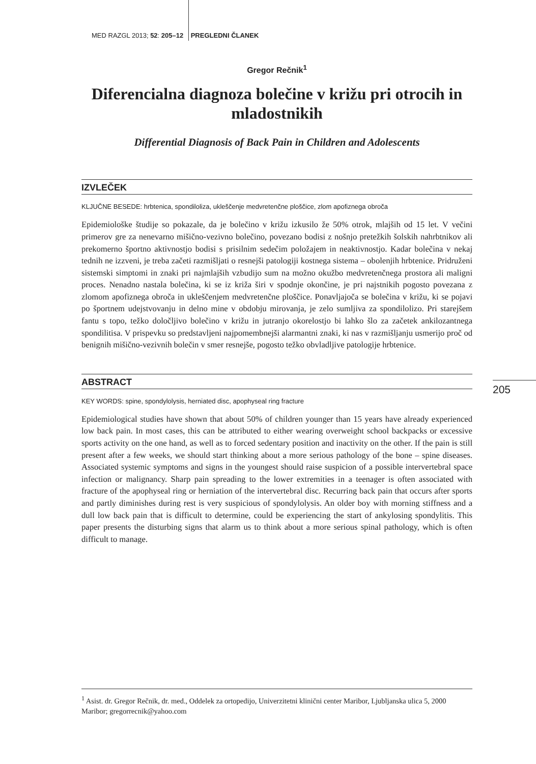MED RAZGL 2013; 52: 205–12 PREGLEDNI ČLANEK
Gregor Rečnik<sup>1</sup>
Diferencialna diagnoza bolečine v križu pri otrocih in mladostnikih
Differential Diagnosis of Back Pain in Children and Adolescents
IZVLEČEK
KLJUČNE BESEDE: hrbtenica, spondiloliza, ukleščenje medvretenčne ploščice, zlom apofiznega obroča
Epidemiološke študije so pokazale, da je bolečino v križu izkusilo že 50% otrok, mlajših od 15 let. V večini primerov gre za nenevarno mišično-vezivno bolečino, povezano bodisi z nošnjo pretežkih šolskih nahrbtnikov ali prekomerno športno aktivnostjo bodisi s prisilnim sedečim položajem in neaktivnostjo. Kadar bolečina v nekaj tednih ne izzveni, je treba začeti razmišljati o resnejši patologiji kostnega sistema – obolenjih hrbtenice. Pridruženi sistemski simptomi in znaki pri najmlajših vzbudijo sum na možno okužbo medvretenčnega prostora ali maligni proces. Nenadno nastala bolečina, ki se iz križa širi v spodnje okončine, je pri najstnikih pogosto povezana z zlomom apofiznega obroča in ukleščenjem medvretenčne ploščice. Ponavljajoča se bolečina v križu, ki se pojavi po športnem udejstvovanju in delno mine v obdobju mirovanja, je zelo sumljiva za spondilolizo. Pri starejšem fantu s topo, težko določljivo bolečino v križu in jutranjo okorelostjo bi lahko šlo za začetek ankilozantnega spondilitisa. V prispevku so predstavljeni najpomembnejši alarmantni znaki, ki nas v razmišljanju usmerijo proč od benignih mišično-vezivnih bolečin v smer resnejše, pogosto težko obvladljive patologije hrbtenice.
ABSTRACT
KEY WORDS: spine, spondylolysis, herniated disc, apophyseal ring fracture
Epidemiological studies have shown that about 50% of children younger than 15 years have already experienced low back pain. In most cases, this can be attributed to either wearing overweight school backpacks or excessive sports activity on the one hand, as well as to forced sedentary position and inactivity on the other. If the pain is still present after a few weeks, we should start thinking about a more serious pathology of the bone – spine diseases. Associated systemic symptoms and signs in the youngest should raise suspicion of a possible intervertebral space infection or malignancy. Sharp pain spreading to the lower extremities in a teenager is often associated with fracture of the apophyseal ring or herniation of the intervertebral disc. Recurring back pain that occurs after sports and partly diminishes during rest is very suspicious of spondylolysis. An older boy with morning stiffness and a dull low back pain that is difficult to determine, could be experiencing the start of ankylosing spondylitis. This paper presents the disturbing signs that alarm us to think about a more serious spinal pathology, which is often difficult to manage.
205
<sup>1</sup> Asist. dr. Gregor Rečnik, dr. med., Oddelek za ortopedijo, Univerzitetni klinični center Maribor, Ljubljanska ulica 5, 2000 Maribor; gregorrecnik@yahoo.com